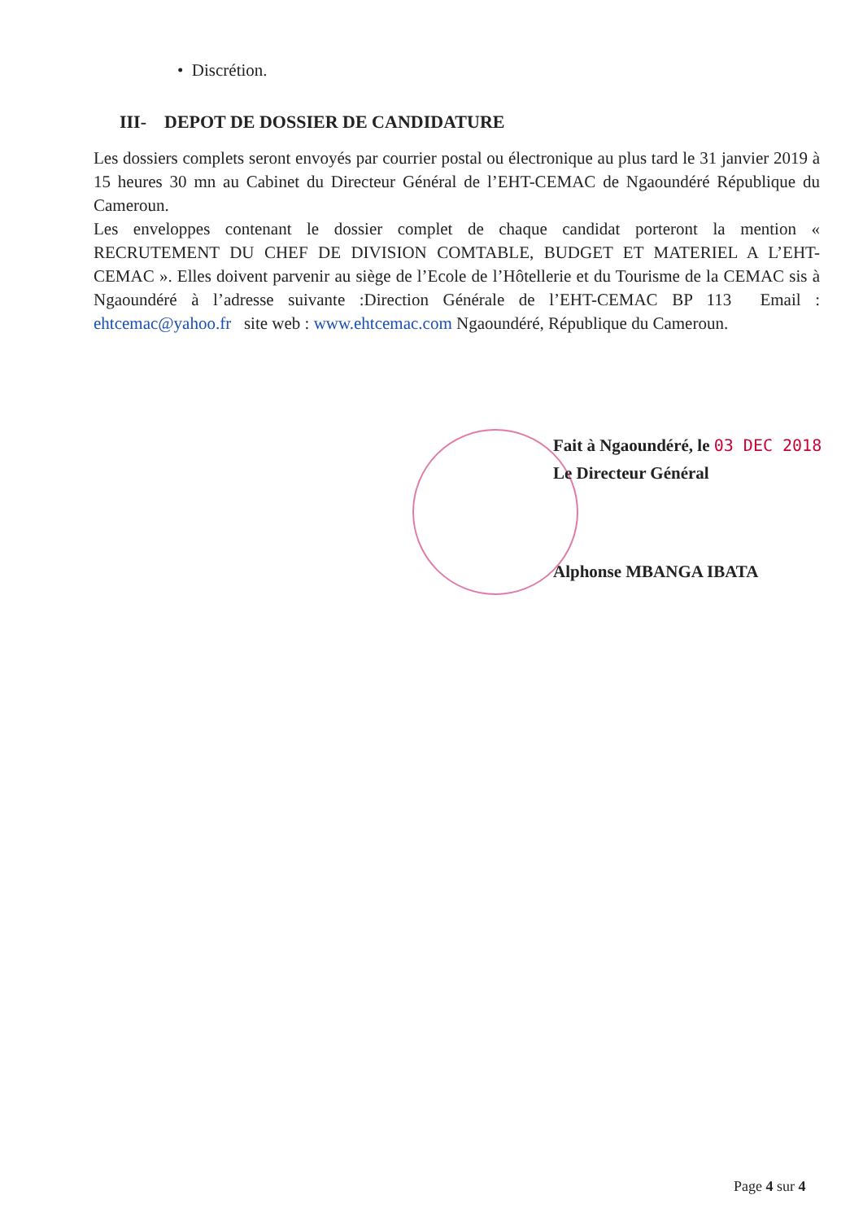• Discrétion.
III- DEPOT DE DOSSIER DE CANDIDATURE
Les dossiers complets seront envoyés par courrier postal ou électronique au plus tard le 31 janvier 2019 à 15 heures 30 mn au Cabinet du Directeur Général de l’EHT-CEMAC de Ngaoundéré République du Cameroun.
Les enveloppes contenant le dossier complet de chaque candidat porteront la mention « RECRUTEMENT DU CHEF DE DIVISION COMTABLE, BUDGET ET MATERIEL A L’EHT-CEMAC ». Elles doivent parvenir au siège de l’Ecole de l’Hôtellerie et du Tourisme de la CEMAC sis à Ngaoundéré à l’adresse suivante :Direction Générale de l’EHT-CEMAC BP 113 Email : ehtcemac@yahoo.fr site web : www.ehtcemac.com Ngaoundéré, République du Cameroun.
Fait à Ngaoundéré, le 03 DEC 2018
Le Directeur Général
Alphonse MBANGA IBATA
Page 4 sur 4